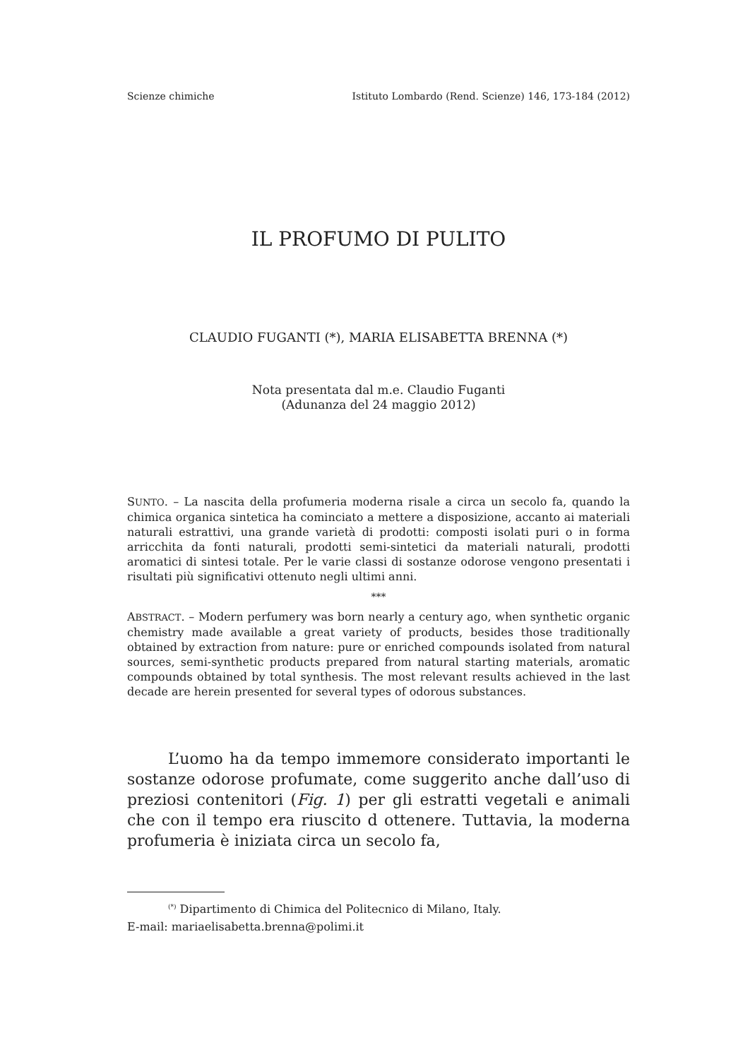Scienze chimiche Istituto Lombardo (Rend. Scienze) 146, 173-184 (2012)
IL PROFUMO DI PULITO
CLAUDIO FUGANTI (*), MARIA ELISABETTA BRENNA (*)
Nota presentata dal m.e. Claudio Fuganti
(Adunanza del 24 maggio 2012)
SUNTO. – La nascita della profumeria moderna risale a circa un secolo fa, quando la chimica organica sintetica ha cominciato a mettere a disposizione, accanto ai materiali naturali estrattivi, una grande varietà di prodotti: composti isolati puri o in forma arricchita da fonti naturali, prodotti semi-sintetici da materiali naturali, prodotti aromatici di sintesi totale. Per le varie classi di sostanze odorose vengono presentati i risultati più significativi ottenuto negli ultimi anni.
***
ABSTRACT. – Modern perfumery was born nearly a century ago, when synthetic organic chemistry made available a great variety of products, besides those traditionally obtained by extraction from nature: pure or enriched compounds isolated from natural sources, semi-synthetic products prepared from natural starting materials, aromatic compounds obtained by total synthesis. The most relevant results achieved in the last decade are herein presented for several types of odorous substances.
L’uomo ha da tempo immemore considerato importanti le sostanze odorose profumate, come suggerito anche dall’uso di preziosi contenitori (Fig. 1) per gli estratti vegetali e animali che con il tempo era riuscito d ottenere. Tuttavia, la moderna profumeria è iniziata circa un secolo fa,
<sup>(*)</sup> Dipartimento di Chimica del Politecnico di Milano, Italy.
E-mail: mariaelisabetta.brenna@polimi.it